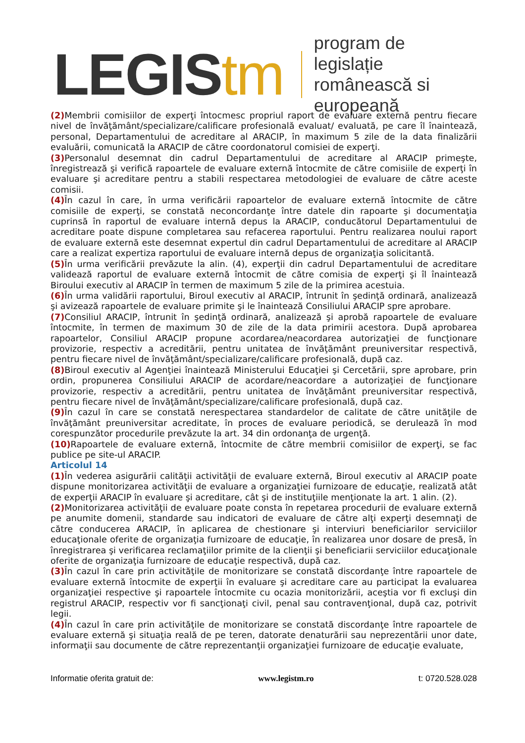LEGIStm
program de legislație
românească si europeană
(2) Membrii comisiilor de experţi întocmesc propriul raport de evaluare externă pentru fiecare nivel de învăţământ/specializare/calificare profesională evaluat/ evaluată, pe care îl înaintează, personal, Departamentului de acreditare al ARACIP, în maximum 5 zile de la data finalizării evaluării, comunicată la ARACIP de către coordonatorul comisiei de experţi.
(3) Personalul desemnat din cadrul Departamentului de acreditare al ARACIP primeşte, înregistrează şi verifică rapoartele de evaluare externă întocmite de către comisiile de experţi în evaluare şi acreditare pentru a stabili respectarea metodologiei de evaluare de către aceste comisii.
(4) În cazul în care, în urma verificării rapoartelor de evaluare externă întocmite de către comisiile de experţi, se constată neconcordanţe între datele din rapoarte şi documentaţia cuprinsă în raportul de evaluare internă depus la ARACIP, conducătorul Departamentului de acreditare poate dispune completarea sau refacerea raportului. Pentru realizarea noului raport de evaluare externă este desemnat expertul din cadrul Departamentului de acreditare al ARACIP care a realizat expertiza raportului de evaluare internă depus de organizaţia solicitantă.
(5) În urma verificării prevăzute la alin. (4), experţii din cadrul Departamentului de acreditare validează raportul de evaluare externă întocmit de către comisia de experţi şi îl înaintează Biroului executiv al ARACIP în termen de maximum 5 zile de la primirea acestuia.
(6) În urma validării raportului, Biroul executiv al ARACIP, întrunit în şedinţă ordinară, analizează şi avizează rapoartele de evaluare primite şi le înaintează Consiliului ARACIP spre aprobare.
(7) Consiliul ARACIP, întrunit în şedinţă ordinară, analizează şi aprobă rapoartele de evaluare întocmite, în termen de maximum 30 de zile de la data primirii acestora. După aprobarea rapoartelor, Consiliul ARACIP propune acordarea/neacordarea autorizaţiei de funcţionare provizorie, respectiv a acreditării, pentru unitatea de învăţământ preuniversitar respectivă, pentru fiecare nivel de învăţământ/specializare/calificare profesională, după caz.
(8) Biroul executiv al Agenţiei înaintează Ministerului Educaţiei şi Cercetării, spre aprobare, prin ordin, propunerea Consiliului ARACIP de acordare/neacordare a autorizaţiei de funcţionare provizorie, respectiv a acreditării, pentru unitatea de învăţământ preuniversitar respectivă, pentru fiecare nivel de învăţământ/specializare/calificare profesională, după caz.
(9) În cazul în care se constată nerespectarea standardelor de calitate de către unităţile de învăţământ preuniversitar acreditate, în proces de evaluare periodică, se derulează în mod corespunzător procedurile prevăzute la art. 34 din ordonanţa de urgenţă.
(10) Rapoartele de evaluare externă, întocmite de către membrii comisiilor de experţi, se fac publice pe site-ul ARACIP.
Articolul 14
(1) În vederea asigurării calităţii activităţii de evaluare externă, Biroul executiv al ARACIP poate dispune monitorizarea activităţii de evaluare a organizaţiei furnizoare de educaţie, realizată atât de experţii ARACIP în evaluare şi acreditare, cât şi de instituţiile menţionate la art. 1 alin. (2).
(2) Monitorizarea activităţii de evaluare poate consta în repetarea procedurii de evaluare externă pe anumite domenii, standarde sau indicatori de evaluare de către alţi experţi desemnaţi de către conducerea ARACIP, în aplicarea de chestionare şi interviuri beneficiarilor serviciilor educaţionale oferite de organizaţia furnizoare de educaţie, în realizarea unor dosare de presă, în înregistrarea şi verificarea reclamaţiilor primite de la clienţii şi beneficiarii serviciilor educaţionale oferite de organizaţia furnizoare de educaţie respectivă, după caz.
(3) În cazul în care prin activităţile de monitorizare se constată discordanţe între rapoartele de evaluare externă întocmite de experţii în evaluare şi acreditare care au participat la evaluarea organizaţiei respective şi rapoartele întocmite cu ocazia monitorizării, aceştia vor fi excluşi din registrul ARACIP, respectiv vor fi sancţionaţi civil, penal sau contravenţional, după caz, potrivit legii.
(4) În cazul în care prin activităţile de monitorizare se constată discordanţe între rapoartele de evaluare externă şi situaţia reală de pe teren, datorate denaturării sau neprezentării unor date, informaţii sau documente de către reprezentanţii organizaţiei furnizoare de educaţie evaluate,
Informatie oferita gratuit de: www.legistm.ro t: 0720.528.028